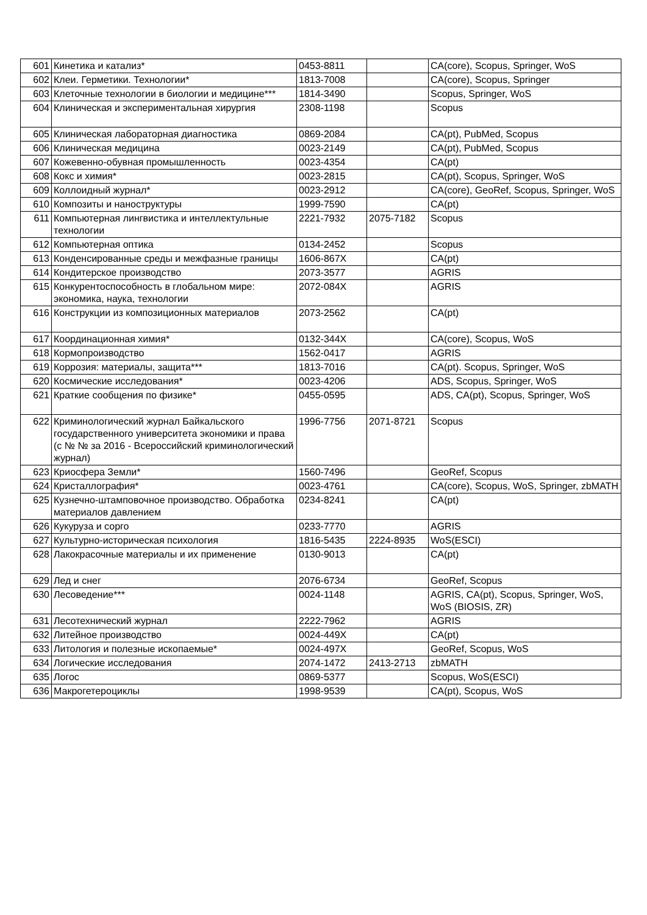| 601 | Кинетика и катализ* | 0453-8811 | | CA(core), Scopus, Springer, WoS |
| 602 | Клеи. Герметики. Технологии* | 1813-7008 | | CA(core), Scopus, Springer |
| 603 | Клеточные технологии в биологии и медицине*** | 1814-3490 | | Scopus, Springer, WoS |
| 604 | Клиническая и экспериментальная хирургия | 2308-1198 | | Scopus |
| 605 | Клиническая лабораторная диагностика | 0869-2084 | | CA(pt), PubMed, Scopus |
| 606 | Клиническая медицина | 0023-2149 | | CA(pt), PubMed, Scopus |
| 607 | Кожевенно-обувная промышленность | 0023-4354 | | CA(pt) |
| 608 | Кокс и химия* | 0023-2815 | | CA(pt), Scopus, Springer, WoS |
| 609 | Коллоидный журнал* | 0023-2912 | | CA(core), GeoRef, Scopus, Springer, WoS |
| 610 | Композиты и наноструктуры | 1999-7590 | | CA(pt) |
| 611 | Компьютерная лингвистика и интеллектульные технологии | 2221-7932 | 2075-7182 | Scopus |
| 612 | Компьютерная оптика | 0134-2452 | | Scopus |
| 613 | Конденсированные среды и межфазные границы | 1606-867X | | CA(pt) |
| 614 | Кондитерское производство | 2073-3577 | | AGRIS |
| 615 | Конкурентоспособность в глобальном мире: экономика, наука, технологии | 2072-084X | | AGRIS |
| 616 | Конструкции из композиционных материалов | 2073-2562 | | CA(pt) |
| 617 | Координационная химия* | 0132-344X | | CA(core), Scopus, WoS |
| 618 | Кормопроизводство | 1562-0417 | | AGRIS |
| 619 | Коррозия: материалы, защита*** | 1813-7016 | | CA(pt). Scopus, Springer, WoS |
| 620 | Космические исследования* | 0023-4206 | | ADS, Scopus, Springer, WoS |
| 621 | Краткие сообщения по физике* | 0455-0595 | | ADS, CA(pt), Scopus, Springer, WoS |
| 622 | Криминологический журнал Байкальского государственного университета экономики и права (с № № за 2016 - Всероссийский криминологический журнал) | 1996-7756 | 2071-8721 | Scopus |
| 623 | Криосфера Земли* | 1560-7496 | | GeoRef, Scopus |
| 624 | Кристаллография* | 0023-4761 | | CA(core), Scopus, WoS, Springer, zbMATH |
| 625 | Кузнечно-штамповочное производство. Обработка материалов давлением | 0234-8241 | | CA(pt) |
| 626 | Кукуруза и сорго | 0233-7770 | | AGRIS |
| 627 | Культурно-историческая психология | 1816-5435 | 2224-8935 | WoS(ESCI) |
| 628 | Лакокрасочные материалы и их применение | 0130-9013 | | CA(pt) |
| 629 | Лед и снег | 2076-6734 | | GeoRef, Scopus |
| 630 | Лесоведение*** | 0024-1148 | | AGRIS, CA(pt), Scopus, Springer, WoS, WoS (BIOSIS, ZR) |
| 631 | Лесотехнический журнал | 2222-7962 | | AGRIS |
| 632 | Литейное производство | 0024-449X | | CA(pt) |
| 633 | Литология и полезные ископаемые* | 0024-497X | | GeoRef, Scopus, WoS |
| 634 | Логические исследования | 2074-1472 | 2413-2713 | zbMATH |
| 635 | Логос | 0869-5377 | | Scopus, WoS(ESCI) |
| 636 | Макрогетероциклы | 1998-9539 | | CA(pt), Scopus, WoS |